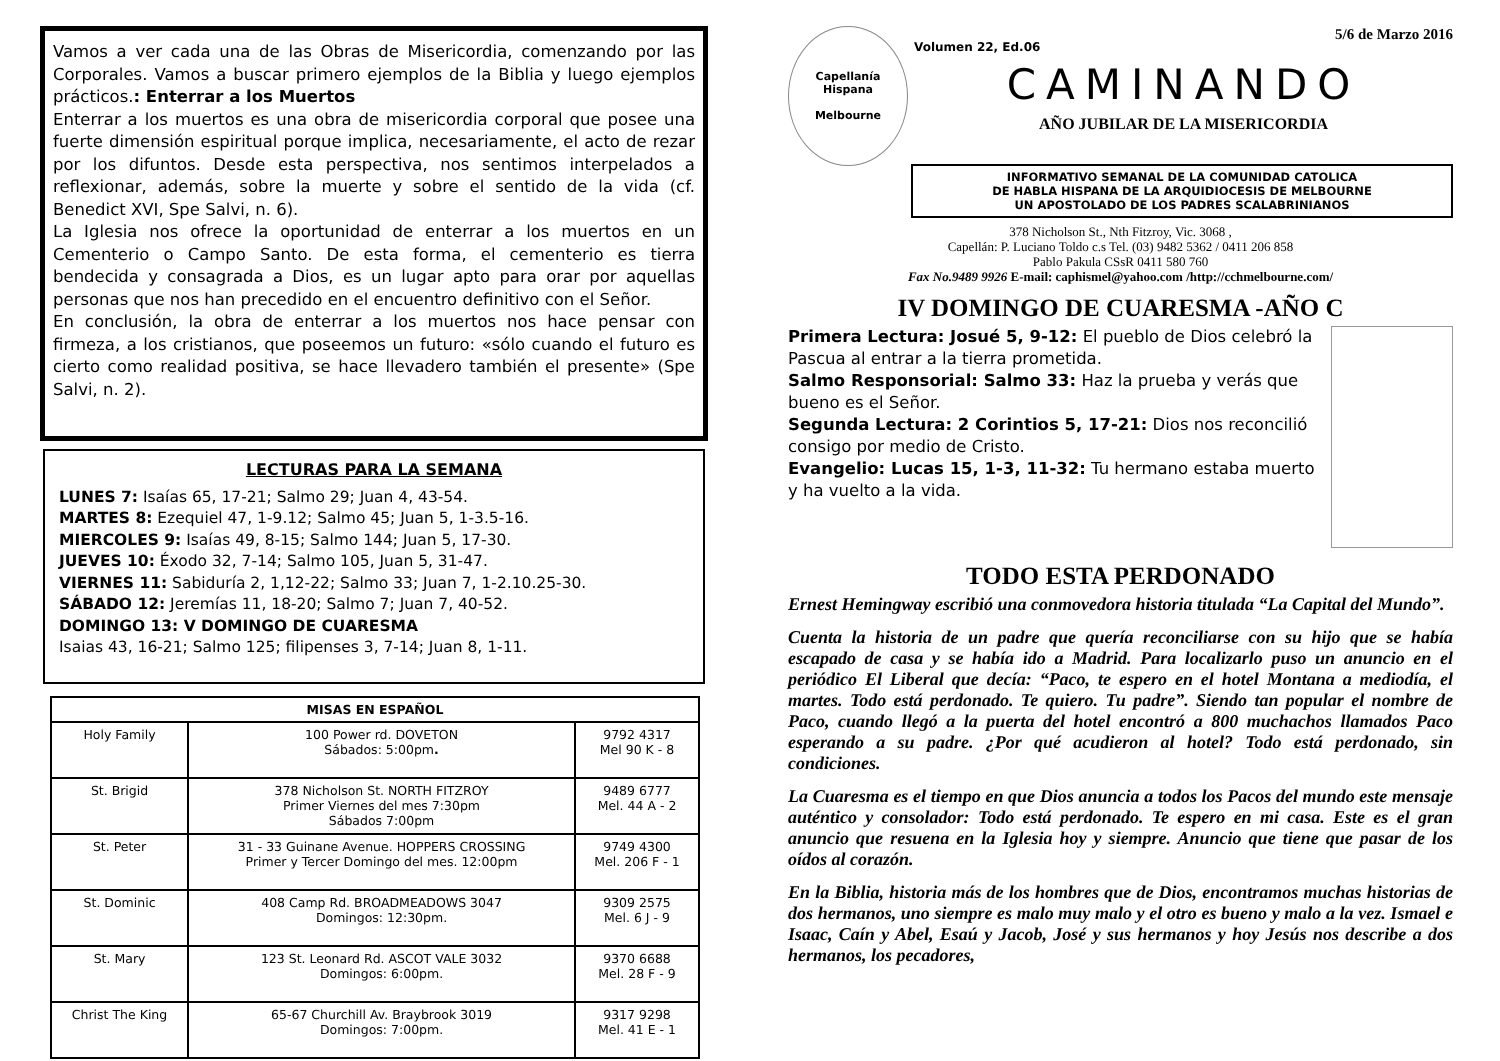Vamos a ver cada una de las Obras de Misericordia, comenzando por las Corporales. Vamos a buscar primero ejemplos de la Biblia y luego ejemplos prácticos.: Enterrar a los Muertos
Enterrar a los muertos es una obra de misericordia corporal que posee una fuerte dimensión espiritual porque implica, necesariamente, el acto de rezar por los difuntos. Desde esta perspectiva, nos sentimos interpelados a reflexionar, además, sobre la muerte y sobre el sentido de la vida (cf. Benedict XVI, Spe Salvi, n. 6).
La Iglesia nos ofrece la oportunidad de enterrar a los muertos en un Cementerio o Campo Santo. De esta forma, el cementerio es tierra bendecida y consagrada a Dios, es un lugar apto para orar por aquellas personas que nos han precedido en el encuentro definitivo con el Señor.
En conclusión, la obra de enterrar a los muertos nos hace pensar con firmeza, a los cristianos, que poseemos un futuro: «sólo cuando el futuro es cierto como realidad positiva, se hace llevadero también el presente» (Spe Salvi, n. 2).
LECTURAS PARA LA SEMANA
LUNES 7: Isaías 65, 17-21; Salmo 29; Juan 4, 43-54.
MARTES 8: Ezequiel 47, 1-9.12; Salmo 45; Juan 5, 1-3.5-16.
MIERCOLES 9: Isaías 49, 8-15; Salmo 144; Juan 5, 17-30.
JUEVES 10: Éxodo 32, 7-14; Salmo 105, Juan 5, 31-47.
VIERNES 11: Sabiduría 2, 1,12-22; Salmo 33; Juan 7, 1-2.10.25-30.
SÁBADO 12: Jeremías 11, 18-20; Salmo 7; Juan 7, 40-52.
DOMINGO 13: V DOMINGO DE CUARESMA
Isaias 43, 16-21; Salmo 125; filipenses 3, 7-14; Juan 8, 1-11.
| MISAS EN ESPAÑOL | | |
| --- | --- | --- |
| Holy Family | 100 Power rd. DOVETON Sábados: 5:00pm . | 9792 4317 Mel 90 K - 8 |
| St. Brigid | 378 Nicholson St. NORTH FITZROY Primer Viernes del mes 7:30pm Sábados 7:00pm | 9489 6777 Mel. 44 A - 2 |
| St. Peter | 31 - 33 Guinane Avenue. HOPPERS CROSSING Primer y Tercer Domingo del mes. 12:00pm | 9749 4300 Mel. 206 F - 1 |
| St. Dominic | 408 Camp Rd. BROADMEADOWS 3047 Domingos: 12:30pm. | 9309 2575 Mel. 6 J - 9 |
| St. Mary | 123 St. Leonard Rd. ASCOT VALE 3032 Domingos: 6:00pm. | 9370 6688 Mel. 28 F - 9 |
| Christ The King | 65-67 Churchill Av. Braybrook 3019 Domingos: 7:00pm. | 9317 9298 Mel. 41 E - 1 |
Capellanía Hispana
Melbourne
Volumen 22, Ed.06 5/6 de Marzo 2016
CAMINANDO
AÑO JUBILAR DE LA MISERICORDIA
INFORMATIVO SEMANAL DE LA COMUNIDAD CATOLICA
DE HABLA HISPANA DE LA ARQUIDIOCESIS DE MELBOURNE
UN APOSTOLADO DE LOS PADRES SCALABRINIANOS
378 Nicholson St., Nth Fitzroy, Vic. 3068 ,
Capellán: P. Luciano Toldo c.s Tel. (03) 9482 5362 / 0411 206 858
Pablo Pakula CSsR 0411 580 760
Fax No.9489 9926 E-mail: caphismel@yahoo.com /http://cchmelbourne.com/
IV DOMINGO DE CUARESMA -AÑO C
Primera Lectura: Josué 5, 9-12: El pueblo de Dios celebró la Pascua al entrar a la tierra prometida.
Salmo Responsorial: Salmo 33: Haz la prueba y verás que bueno es el Señor.
Segunda Lectura: 2 Corintios 5, 17-21: Dios nos reconcilió consigo por medio de Cristo.
Evangelio: Lucas 15, 1-3, 11-32: Tu hermano estaba muerto y ha vuelto a la vida.
TODO ESTA PERDONADO
Ernest Hemingway escribió una conmovedora historia titulada “La Capital del Mundo”.
Cuenta la historia de un padre que quería reconciliarse con su hijo que se había escapado de casa y se había ido a Madrid. Para localizarlo puso un anuncio en el periódico El Liberal que decía: “Paco, te espero en el hotel Montana a mediodía, el martes. Todo está perdonado. Te quiero. Tu padre”. Siendo tan popular el nombre de Paco, cuando llegó a la puerta del hotel encontró a 800 muchachos llamados Paco esperando a su padre. ¿Por qué acudieron al hotel? Todo está perdonado, sin condiciones.
La Cuaresma es el tiempo en que Dios anuncia a todos los Pacos del mundo este mensaje auténtico y consolador: Todo está perdonado. Te espero en mi casa. Este es el gran anuncio que resuena en la Iglesia hoy y siempre. Anuncio que tiene que pasar de los oídos al corazón.
En la Biblia, historia más de los hombres que de Dios, encontramos muchas historias de dos hermanos, uno siempre es malo muy malo y el otro es bueno y malo a la vez. Ismael e Isaac, Caín y Abel, Esaú y Jacob, José y sus hermanos y hoy Jesús nos describe a dos hermanos, los pecadores,